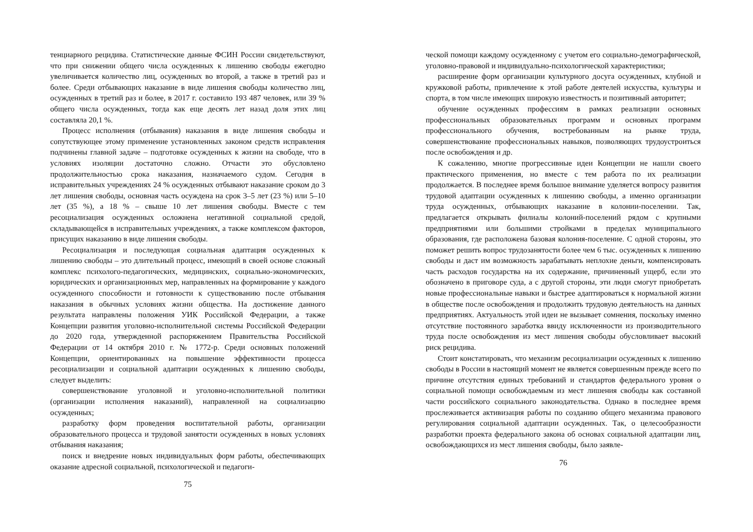тенциарного рецидива. Статистические данные ФСИН России свидетельствуют, что при снижении общего числа осужденных к лишению свободы ежегодно увеличивается количество лиц, осужденных во второй, а также в третий раз и более. Среди отбывающих наказание в виде лишения свободы количество лиц, осужденных в третий раз и более, в 2017 г. составило 193 487 человек, или 39 % общего числа осужденных, тогда как еще десять лет назад доля этих лиц составляла 20,1 %.
Процесс исполнения (отбывания) наказания в виде лишения свободы и сопутствующее этому применение установленных законом средств исправления подчинены главной задаче – подготовке осужденных к жизни на свободе, что в условиях изоляции достаточно сложно. Отчасти это обусловлено продолжительностью срока наказания, назначаемого судом. Сегодня в исправительных учреждениях 24 % осужденных отбывают наказание сроком до 3 лет лишения свободы, основная часть осуждена на срок 3–5 лет (23 %) или 5–10 лет (35 %), а 18 % – свыше 10 лет лишения свободы. Вместе с тем ресоциализация осужденных осложнена негативной социальной средой, складывающейся в исправительных учреждениях, а также комплексом факторов, присущих наказанию в виде лишения свободы.
Ресоциализация и последующая социальная адаптация осужденных к лишению свободы – это длительный процесс, имеющий в своей основе сложный комплекс психолого-педагогических, медицинских, социально-экономических, юридических и организационных мер, направленных на формирование у каждого осужденного способности и готовности к существованию после отбывания наказания в обычных условиях жизни общества. На достижение данного результата направлены положения УИК Российской Федерации, а также Концепции развития уголовно-исполнительной системы Российской Федерации до 2020 года, утвержденной распоряжением Правительства Российской Федерации от 14 октября 2010 г. № 1772-р. Среди основных положений Концепции, ориентированных на повышение эффективности процесса ресоциализации и социальной адаптации осужденных к лишению свободы, следует выделить:
совершенствование уголовной и уголовно-исполнительной политики (организации исполнения наказаний), направленной на социализацию осужденных;
разработку форм проведения воспитательной работы, организации образовательного процесса и трудовой занятости осужденных в новых условиях отбывания наказания;
поиск и внедрение новых индивидуальных форм работы, обеспечивающих оказание адресной социальной, психологической и педагоги-
75
ческой помощи каждому осужденному с учетом его социально-демографической, уголовно-правовой и индивидуально-психологической характеристики;
расширение форм организации культурного досуга осужденных, клубной и кружковой работы, привлечение к этой работе деятелей искусства, культуры и спорта, в том числе имеющих широкую известность и позитивный авторитет;
обучение осужденных профессиям в рамках реализации основных профессиональных образовательных программ и основных программ профессионального обучения, востребованным на рынке труда, совершенствование профессиональных навыков, позволяющих трудоустроиться после освобождения и др.
К сожалению, многие прогрессивные идеи Концепции не нашли своего практического применения, но вместе с тем работа по их реализации продолжается. В последнее время большое внимание уделяется вопросу развития трудовой адаптации осужденных к лишению свободы, а именно организации труда осужденных, отбывающих наказание в колонии-поселении. Так, предлагается открывать филиалы колоний-поселений рядом с крупными предприятиями или большими стройками в пределах муниципального образования, где расположена базовая колония-поселение. С одной стороны, это поможет решить вопрос трудозанятости более чем 6 тыс. осужденных к лишению свободы и даст им возможность зарабатывать неплохие деньги, компенсировать часть расходов государства на их содержание, причиненный ущерб, если это обозначено в приговоре суда, а с другой стороны, эти люди смогут приобретать новые профессиональные навыки и быстрее адаптироваться к нормальной жизни в обществе после освобождения и продолжить трудовую деятельность на данных предприятиях. Актуальность этой идеи не вызывает сомнения, поскольку именно отсутствие постоянного заработка ввиду исключенности из производительного труда после освобождения из мест лишения свободы обусловливает высокий риск рецидива.
Стоит констатировать, что механизм ресоциализации осужденных к лишению свободы в России в настоящий момент не является совершенным прежде всего по причине отсутствия единых требований и стандартов федерального уровня о социальной помощи освобождаемым из мест лишения свободы как составной части российского социального законодательства. Однако в последнее время прослеживается активизация работы по созданию общего механизма правового регулирования социальной адаптации осужденных. Так, о целесообразности разработки проекта федерального закона об основах социальной адаптации лиц, освобождающихся из мест лишения свободы, было заявле-
76